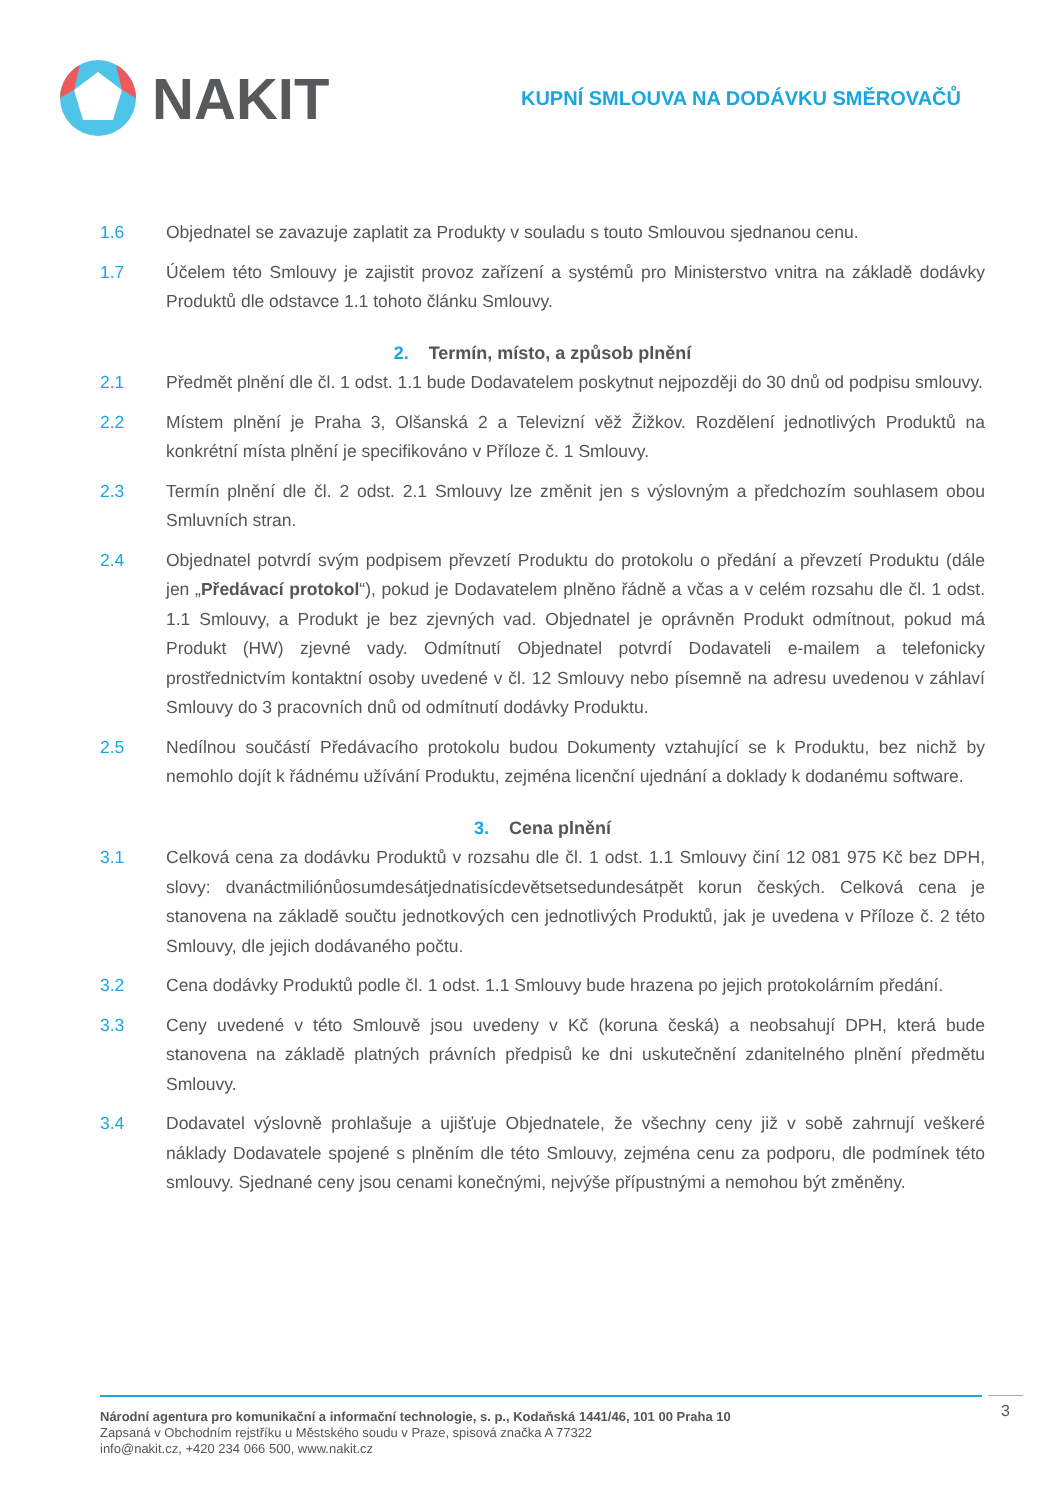NAKIT
KUPNÍ SMLOUVA NA DODÁVKU SMĚROVAČŮ
1.6 Objednatel se zavazuje zaplatit za Produkty v souladu s touto Smlouvou sjednanou cenu.
1.7 Účelem této Smlouvy je zajistit provoz zařízení a systémů pro Ministerstvo vnitra na základě dodávky Produktů dle odstavce 1.1 tohoto článku Smlouvy.
2. Termín, místo, a způsob plnění
2.1 Předmět plnění dle čl. 1 odst. 1.1 bude Dodavatelem poskytnut nejpozději do 30 dnů od podpisu smlouvy.
2.2 Místem plnění je Praha 3, Olšanská 2 a Televizní věž Žižkov. Rozdělení jednotlivých Produktů na konkrétní místa plnění je specifikováno v Příloze č. 1 Smlouvy.
2.3 Termín plnění dle čl. 2 odst. 2.1 Smlouvy lze změnit jen s výslovným a předchozím souhlasem obou Smluvních stran.
2.4 Objednatel potvrdí svým podpisem převzetí Produktu do protokolu o předání a převzetí Produktu (dále jen „Předávací protokol“), pokud je Dodavatelem plněno řádně a včas a v celém rozsahu dle čl. 1 odst. 1.1 Smlouvy, a Produkt je bez zjevných vad. Objednatel je oprávněn Produkt odmítnout, pokud má Produkt (HW) zjevné vady. Odmítnutí Objednatel potvrdí Dodavateli e-mailem a telefonicky prostřednictvím kontaktní osoby uvedené v čl. 12 Smlouvy nebo písemně na adresu uvedenou v záhlaví Smlouvy do 3 pracovních dnů od odmítnutí dodávky Produktu.
2.5 Nedílnou součástí Předávacího protokolu budou Dokumenty vztahující se k Produktu, bez nichž by nemohlo dojít k řádnému užívání Produktu, zejména licenční ujednání a doklady k dodanému software.
3. Cena plnění
3.1 Celková cena za dodávku Produktů v rozsahu dle čl. 1 odst. 1.1 Smlouvy činí 12 081 975 Kč bez DPH, slovy: dvanáctmiliónůosumdesátjednatisícdevětsetsedundesátpět korun českých. Celková cena je stanovena na základě součtu jednotkových cen jednotlivých Produktů, jak je uvedena v Příloze č. 2 této Smlouvy, dle jejich dodávaného počtu.
3.2 Cena dodávky Produktů podle čl. 1 odst. 1.1 Smlouvy bude hrazena po jejich protokolárním předání.
3.3 Ceny uvedené v této Smlouvě jsou uvedeny v Kč (koruna česká) a neobsahují DPH, která bude stanovena na základě platných právních předpisů ke dni uskutečnění zdanitelného plnění předmětu Smlouvy.
3.4 Dodavatel výslovně prohlašuje a ujišťuje Objednatele, že všechny ceny již v sobě zahrnují veškeré náklady Dodavatele spojené s plněním dle této Smlouvy, zejména cenu za podporu, dle podmínek této smlouvy. Sjednané ceny jsou cenami konečnými, nejvýše přípustnými a nemohou být změněny.
Národní agentura pro komunikační a informační technologie, s. p., Kodaňská 1441/46, 101 00 Praha 10
Zapsaná v Obchodním rejstříku u Městského soudu v Praze, spisová značka A 77322
info@nakit.cz, +420 234 066 500, www.nakit.cz
3